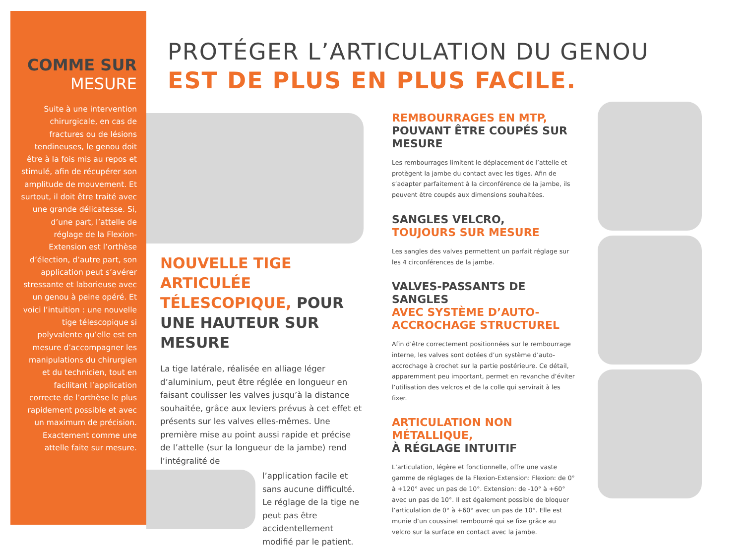COMME SUR
MESURE
Suite à une intervention chirurgicale, en cas de fractures ou de lésions tendineuses, le genou doit être à la fois mis au repos et stimulé, afin de récupérer son amplitude de mouvement. Et surtout, il doit être traité avec une grande délicatesse. Si, d’une part, l’attelle de réglage de la Flexion-Extension est l’orthèse d’élection, d’autre part, son application peut s’avérer stressante et laborieuse avec un genou à peine opéré. Et voici l’intuition : une nouvelle tige télescopique si polyvalente qu’elle est en mesure d’accompagner les manipulations du chirurgien et du technicien, tout en facilitant l’application correcte de l’orthèse le plus rapidement possible et avec un maximum de précision. Exactement comme une attelle faite sur mesure.
PROTÉGER L’ARTICULATION DU GENOU
EST DE PLUS EN PLUS FACILE.
NOUVELLE TIGE ARTICULÉE TÉLESCOPIQUE, POUR UNE HAUTEUR SUR MESURE
La tige latérale, réalisée en alliage léger d’aluminium, peut être réglée en longueur en faisant coulisser les valves jusqu’à la distance souhaitée, grâce aux leviers prévus à cet effet et présents sur les valves elles-mêmes. Une première mise au point aussi rapide et précise de l’attelle (sur la longueur de la jambe) rend l’intégralité de
l’application facile et sans aucune difficulté. Le réglage de la tige ne peut pas être accidentellement modifié par le patient.
REMBOURRAGES EN MTP,
POUVANT ÊTRE COUPÉS SUR MESURE
Les rembourrages limitent le déplacement de l’attelle et protègent la jambe du contact avec les tiges. Afin de s’adapter parfaitement à la circonférence de la jambe, ils peuvent être coupés aux dimensions souhaitées.
SANGLES VELCRO,
TOUJOURS SUR MESURE
Les sangles des valves permettent un parfait réglage sur les 4 circonférences de la jambe.
VALVES-PASSANTS DE SANGLES
AVEC SYSTÈME D’AUTO-ACCROCHAGE STRUCTUREL
Afin d’être correctement positionnées sur le rembourrage interne, les valves sont dotées d’un système d’auto-accrochage à crochet sur la partie postérieure. Ce détail, apparemment peu important, permet en revanche d’éviter l’utilisation des velcros et de la colle qui servirait à les fixer.
ARTICULATION NON MÉTALLIQUE,
À RÉGLAGE INTUITIF
L’articulation, légère et fonctionnelle, offre une vaste gamme de réglages de la Flexion-Extension: Flexion: de 0° à +120° avec un pas de 10°. Extension: de -10° à +60° avec un pas de 10°. Il est également possible de bloquer l’articulation de 0° à +60° avec un pas de 10°. Elle est munie d’un coussinet rembourré qui se fixe grâce au velcro sur la surface en contact avec la jambe.